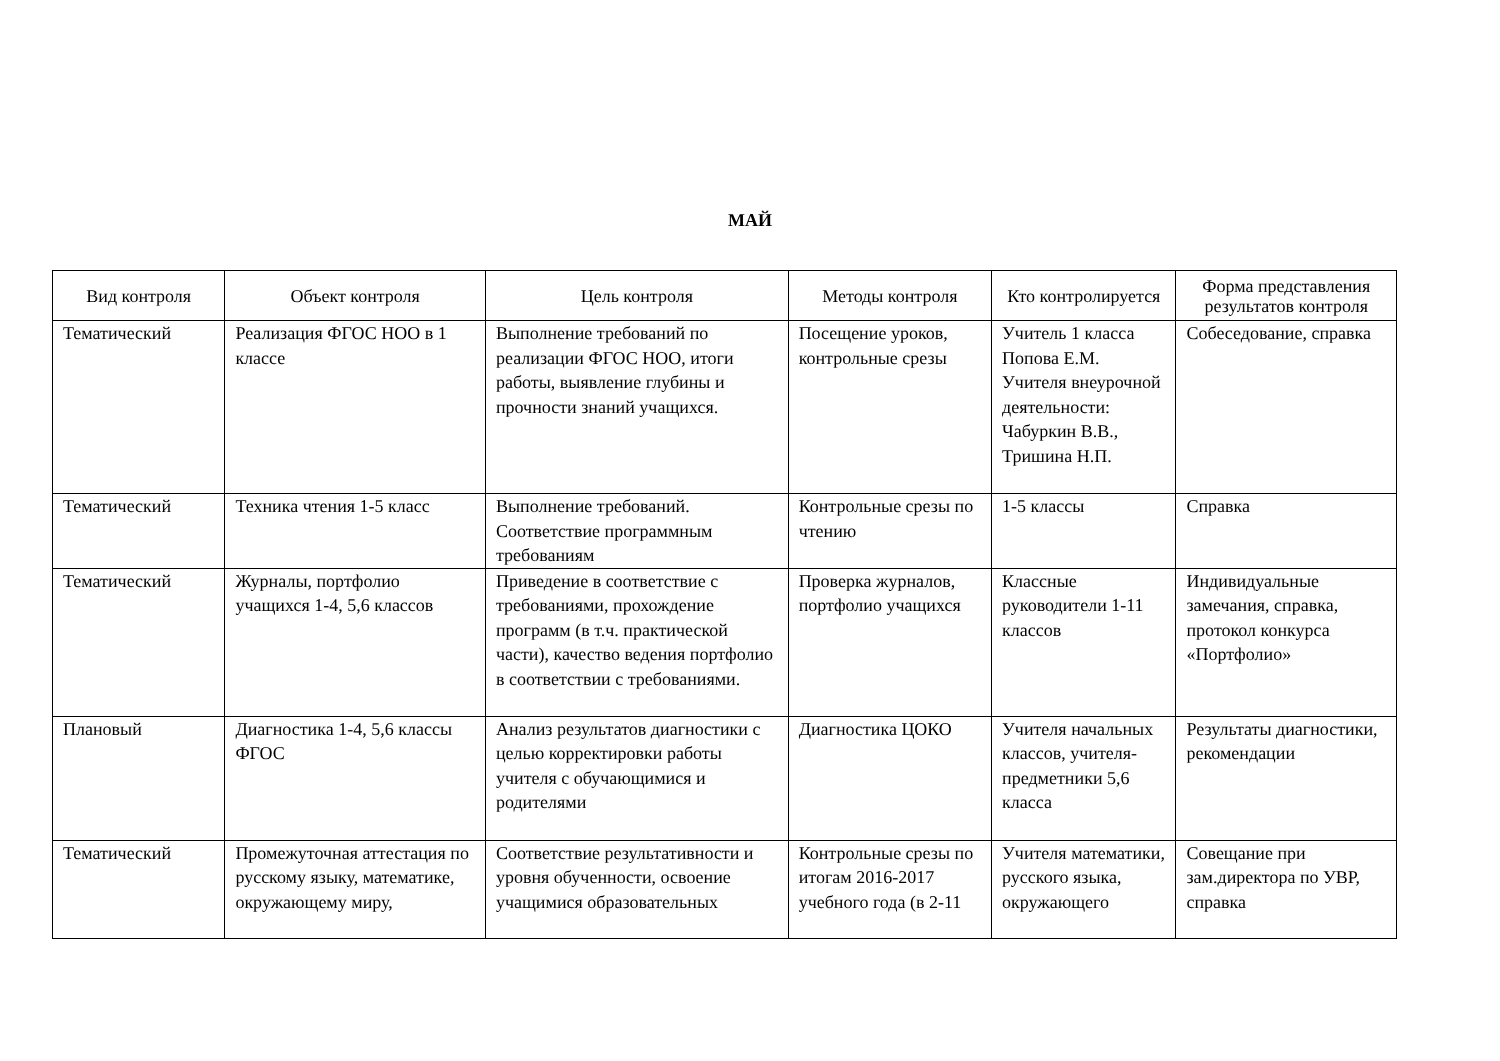МАЙ
| Вид контроля | Объект контроля | Цель контроля | Методы контроля | Кто контролируется | Форма представления результатов контроля |
| --- | --- | --- | --- | --- | --- |
| Тематический | Реализация ФГОС НОО в 1 классе | Выполнение требований по реализации ФГОС НОО, итоги работы, выявление глубины и прочности знаний учащихся. | Посещение уроков, контрольные срезы | Учитель 1 класса Попова Е.М. Учителя внеурочной деятельности: Чабуркин В.В., Тришина Н.П. | Собеседование, справка |
| Тематический | Техника чтения 1-5 класс | Выполнение требований. Соответствие программным требованиям | Контрольные срезы по чтению | 1-5 классы | Справка |
| Тематический | Журналы, портфолио учащихся 1-4, 5,6 классов | Приведение в соответствие с требованиями, прохождение программ (в т.ч. практической части), качество ведения портфолио в соответствии с требованиями. | Проверка журналов, портфолио учащихся | Классные руководители 1-11 классов | Индивидуальные замечания, справка, протокол конкурса «Портфолио» |
| Плановый | Диагностика 1-4, 5,6 классы ФГОС | Анализ результатов диагностики с целью корректировки работы учителя с обучающимися и родителями | Диагностика ЦОКО | Учителя начальных классов, учителя-предметники 5,6 класса | Результаты диагностики, рекомендации |
| Тематический | Промежуточная аттестация по русскому языку, математике, окружающему миру, | Соответствие результативности и уровня обученности, освоение учащимися образовательных | Контрольные срезы по итогам 2016-2017 учебного года (в 2-11 | Учителя математики, русского языка, окружающего | Совещание при зам.директора по УВР, справка |